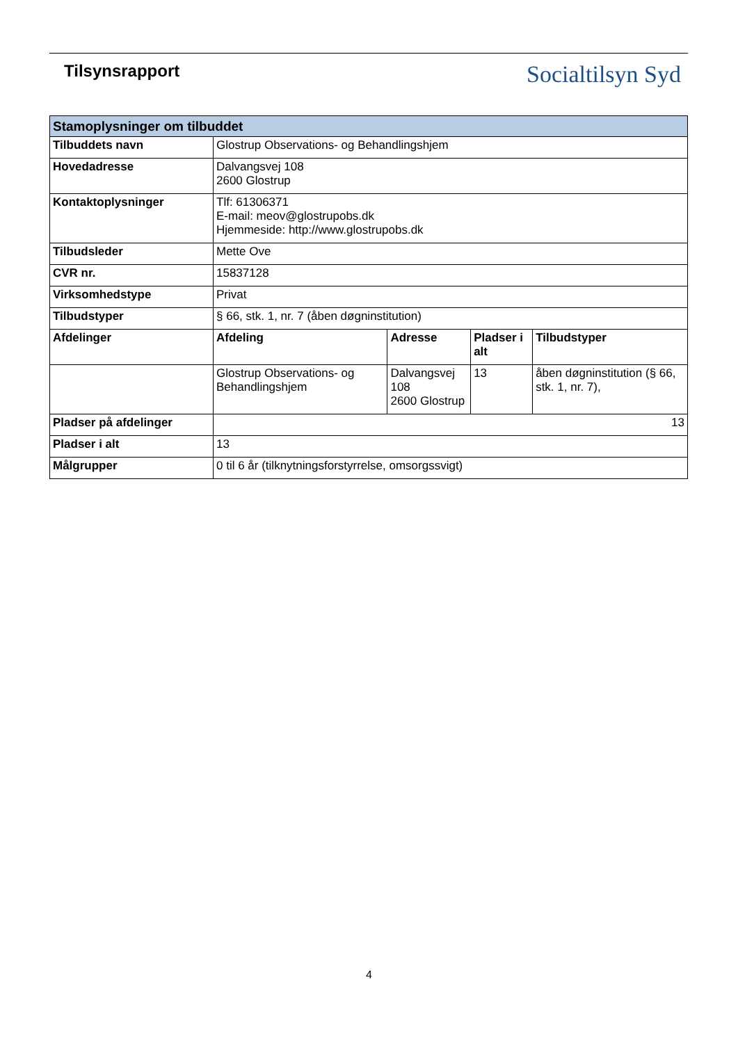Tilsynsrapport
Socialtilsyn Syd
| Stamoplysninger om tilbuddet | | | | |
| --- | --- | --- | --- | --- |
| Tilbuddets navn | Glostrup Observations- og Behandlingshjem | | | |
| Hovedadresse | Dalvangsvej 108 2600 Glostrup | | | |
| Kontaktoplysninger | Tlf: 61306371 E-mail: meov@glostrupobs.dk Hjemmeside: http://www.glostrupobs.dk | | | |
| Tilbudsleder | Mette Ove | | | |
| CVR nr. | 15837128 | | | |
| Virksomhedstype | Privat | | | |
| Tilbudstyper | § 66, stk. 1, nr. 7 (åben døgninstitution) | | | |
| Afdelinger | Afdeling | Adresse | Pladser i alt | Tilbudstyper |
| | Glostrup Observations- og Behandlingshjem | Dalvangsvej 108 2600 Glostrup | 13 | åben døgninstitution (§ 66, stk. 1, nr. 7), |
| Pladser på afdelinger | 13 | | | |
| Pladser i alt | 13 | | | |
| Målgrupper | 0 til 6 år (tilknytningsforstyrrelse, omsorgssvigt) | | | |
4